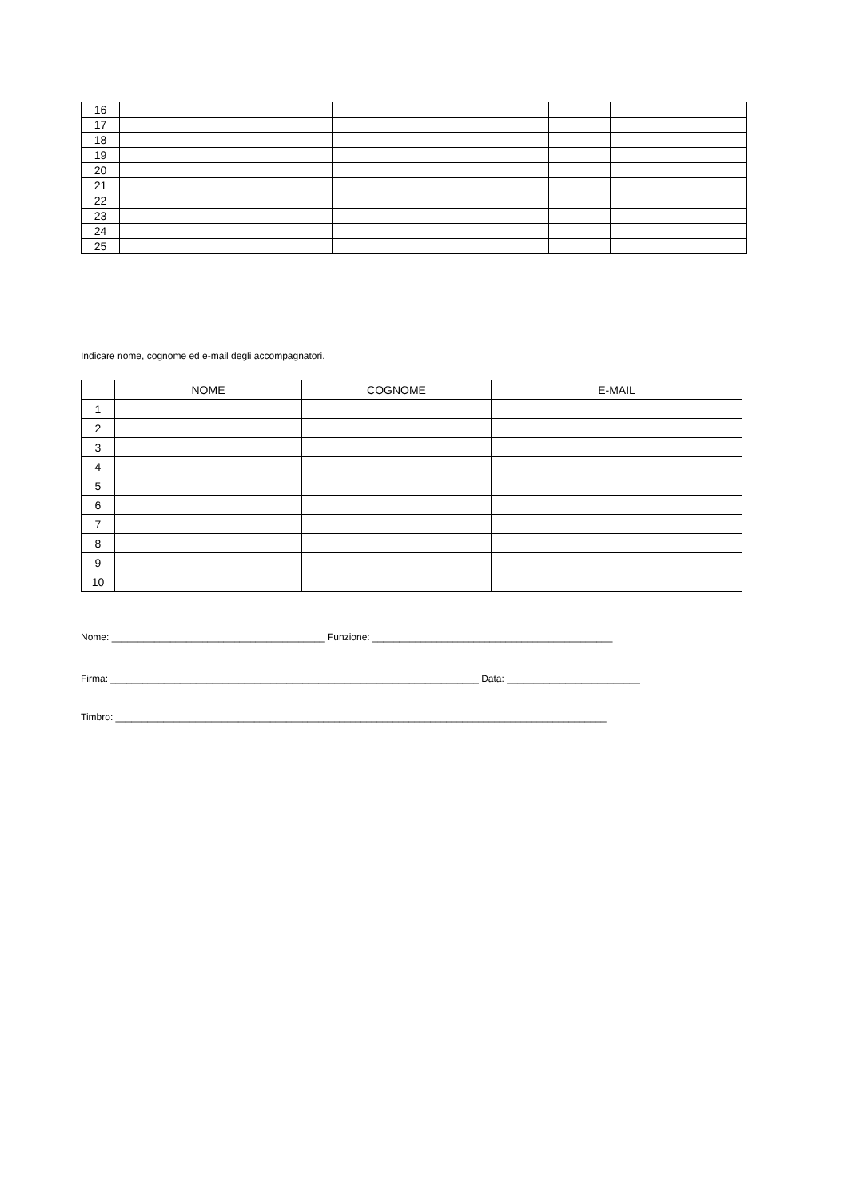| 16 | | | | |
| 17 | | | | |
| 18 | | | | |
| 19 | | | | |
| 20 | | | | |
| 21 | | | | |
| 22 | | | | |
| 23 | | | | |
| 24 | | | | |
| 25 | | | | |
Indicare nome, cognome ed e-mail degli accompagnatori.
| | NOME | COGNOME | E-MAIL |
| --- | --- | --- | --- |
| 1 | | | |
| 2 | | | |
| 3 | | | |
| 4 | | | |
| 5 | | | |
| 6 | | | |
| 7 | | | |
| 8 | | | |
| 9 | | | |
| 10 | | | |
Nome: ________________________________________ Funzione: _____________________________________________
Firma: _____________________________________________________________________ Data: _________________________
Timbro: ____________________________________________________________________________________________